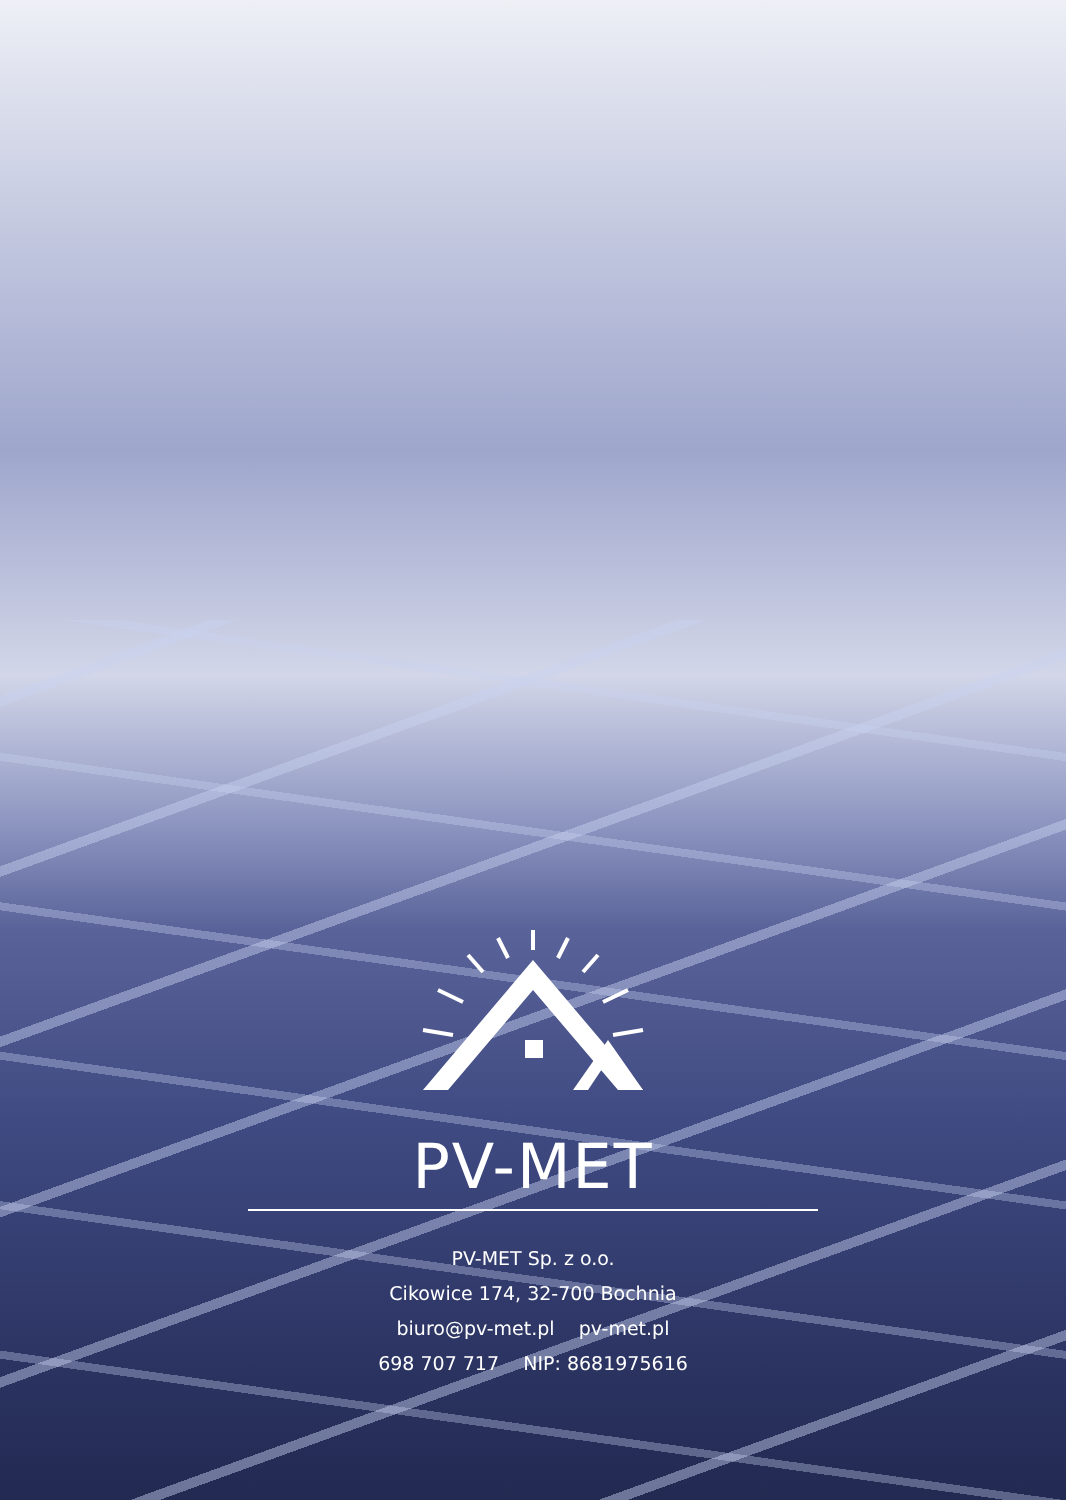PV-MET
PV-MET Sp. z o.o.
Cikowice 174, 32-700 Bochnia
biuro@pv-met.pl pv-met.pl
698 707 717 NIP: 8681975616